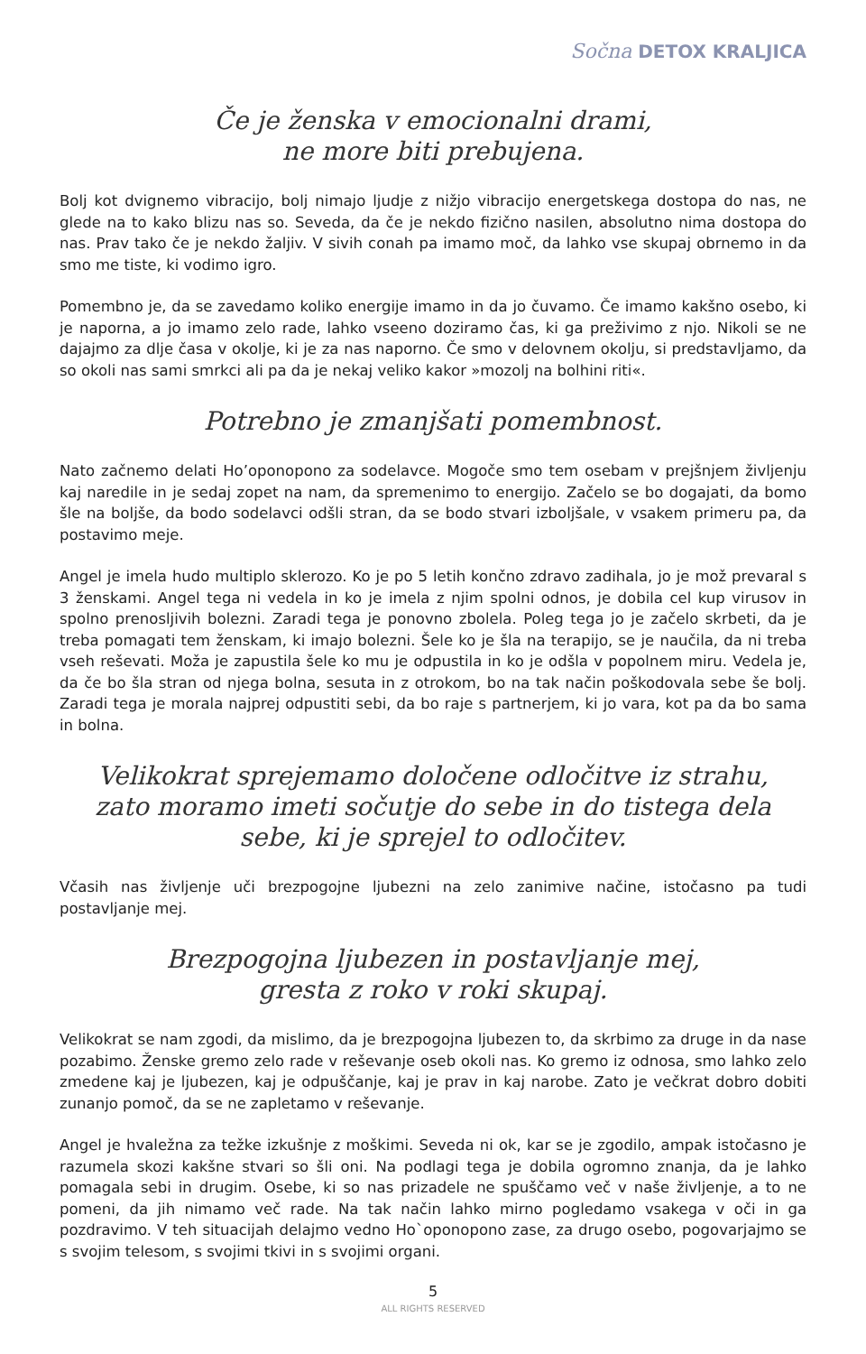Sočna DETOX KRALJICA
Če je ženska v emocionalni drami,
ne more biti prebujena.
Bolj kot dvignemo vibracijo, bolj nimajo ljudje z nižjo vibracijo energetskega dostopa do nas, ne glede na to kako blizu nas so. Seveda, da če je nekdo fizično nasilen, absolutno nima dostopa do nas. Prav tako če je nekdo žaljiv. V sivih conah pa imamo moč, da lahko vse skupaj obrnemo in da smo me tiste, ki vodimo igro.
Pomembno je, da se zavedamo koliko energije imamo in da jo čuvamo. Če imamo kakšno osebo, ki je naporna, a jo imamo zelo rade, lahko vseeno doziramo čas, ki ga preživimo z njo. Nikoli se ne dajajmo za dlje časa v okolje, ki je za nas naporno. Če smo v delovnem okolju, si predstavljamo, da so okoli nas sami smrkci ali pa da je nekaj veliko kakor »mozolj na bolhini riti«.
Potrebno je zmanjšati pomembnost.
Nato začnemo delati Ho’oponopono za sodelavce. Mogoče smo tem osebam v prejšnjem življenju kaj naredile in je sedaj zopet na nam, da spremenimo to energijo. Začelo se bo dogajati, da bomo šle na boljše, da bodo sodelavci odšli stran, da se bodo stvari izboljšale, v vsakem primeru pa, da postavimo meje.
Angel je imela hudo multiplo sklerozo. Ko je po 5 letih končno zdravo zadihala, jo je mož prevaral s 3 ženskami. Angel tega ni vedela in ko je imela z njim spolni odnos, je dobila cel kup virusov in spolno prenosljivih bolezni. Zaradi tega je ponovno zbolela. Poleg tega jo je začelo skrbeti, da je treba pomagati tem ženskam, ki imajo bolezni. Šele ko je šla na terapijo, se je naučila, da ni treba vseh reševati. Moža je zapustila šele ko mu je odpustila in ko je odšla v popolnem miru. Vedela je, da če bo šla stran od njega bolna, sesuta in z otrokom, bo na tak način poškodovala sebe še bolj. Zaradi tega je morala najprej odpustiti sebi, da bo raje s partnerjem, ki jo vara, kot pa da bo sama in bolna.
Velikokrat sprejemamo določene odločitve iz strahu,
zato moramo imeti sočutje do sebe in do tistega dela
sebe, ki je sprejel to odločitev.
Včasih nas življenje uči brezpogojne ljubezni na zelo zanimive načine, istočasno pa tudi postavljanje mej.
Brezpogojna ljubezen in postavljanje mej,
gresta z roko v roki skupaj.
Velikokrat se nam zgodi, da mislimo, da je brezpogojna ljubezen to, da skrbimo za druge in da nase pozabimo. Ženske gremo zelo rade v reševanje oseb okoli nas. Ko gremo iz odnosa, smo lahko zelo zmedene kaj je ljubezen, kaj je odpuščanje, kaj je prav in kaj narobe. Zato je večkrat dobro dobiti zunanjo pomoč, da se ne zapletamo v reševanje.
Angel je hvaležna za težke izkušnje z moškimi. Seveda ni ok, kar se je zgodilo, ampak istočasno je razumela skozi kakšne stvari so šli oni. Na podlagi tega je dobila ogromno znanja, da je lahko pomagala sebi in drugim. Osebe, ki so nas prizadele ne spuščamo več v naše življenje, a to ne pomeni, da jih nimamo več rade. Na tak način lahko mirno pogledamo vsakega v oči in ga pozdravimo. V teh situacijah delajmo vedno Ho`oponopono zase, za drugo osebo, pogovarjajmo se s svojim telesom, s svojimi tkivi in s svojimi organi.
5
ALL RIGHTS RESERVED